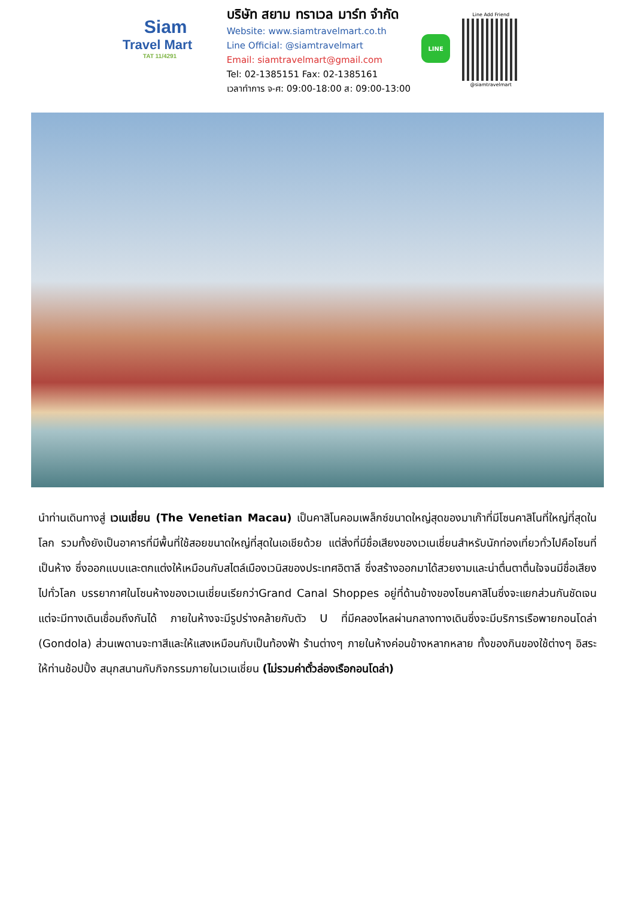Siam
Travel Mart
TAT 11/4291
บริษัท สยาม ทราเวล มาร์ท จำกัด
Website: www.siamtravelmart.co.th
Line Official: @siamtravelmart
Email: siamtravelmart@gmail.com
Tel: 02-1385151 Fax: 02-1385161
เวลาทำการ จ-ศ: 09:00-18:00 ส: 09:00-13:00
LINE
Line Add Friend
@siamtravelmart
นำท่านเดินทางสู่ เวเนเชี่ยน (The Venetian Macau) เป็นคาสิโนคอมเพล็กซ์ขนาดใหญ่สุดของมาเก๊าที่มีโซนคาสิโนที่ใหญ่ที่สุดในโลก รวมทั้งยังเป็นอาคารที่มีพื้นที่ใช้สอยขนาดใหญ่ที่สุดในเอเชียด้วย แต่สิ่งที่มีชื่อเสียงของเวเนเชี่ยนสำหรับนักท่องเที่ยวทั่วไปคือโซนที่เป็นห้าง ซึ่งออกแบบและตกแต่งให้เหมือนกับสไตล์เมืองเวนิสของประเทศอิตาลี ซึ่งสร้างออกมาได้สวยงามและน่าตื่นตาตื่นใจจนมีชื่อเสียงไปทั่วโลก บรรยากาศในโซนห้างของเวเนเชี่ยนเรียกว่าGrand Canal Shoppes อยู่ที่ด้านข้างของโซนคาสิโนซึ่งจะแยกส่วนกันชัดเจนแต่จะมีทางเดินเชื่อมถึงกันได้ ภายในห้างจะมีรูปร่างคล้ายกับตัว U ที่มีคลองไหลผ่านกลางทางเดินซึ่งจะมีบริการเรือพายกอนโดล่า (Gondola) ส่วนเพดานจะทาสีและให้แสงเหมือนกับเป็นท้องฟ้า ร้านต่างๆ ภายในห้างค่อนข้างหลากหลาย ทั้งของกินของใช้ต่างๆ อิสระให้ท่านช้อปปิ้ง สนุกสนานกับกิจกรรมภายในเวเนเชี่ยน (ไม่รวมค่าตั๋วล่องเรือกอนโดล่า)